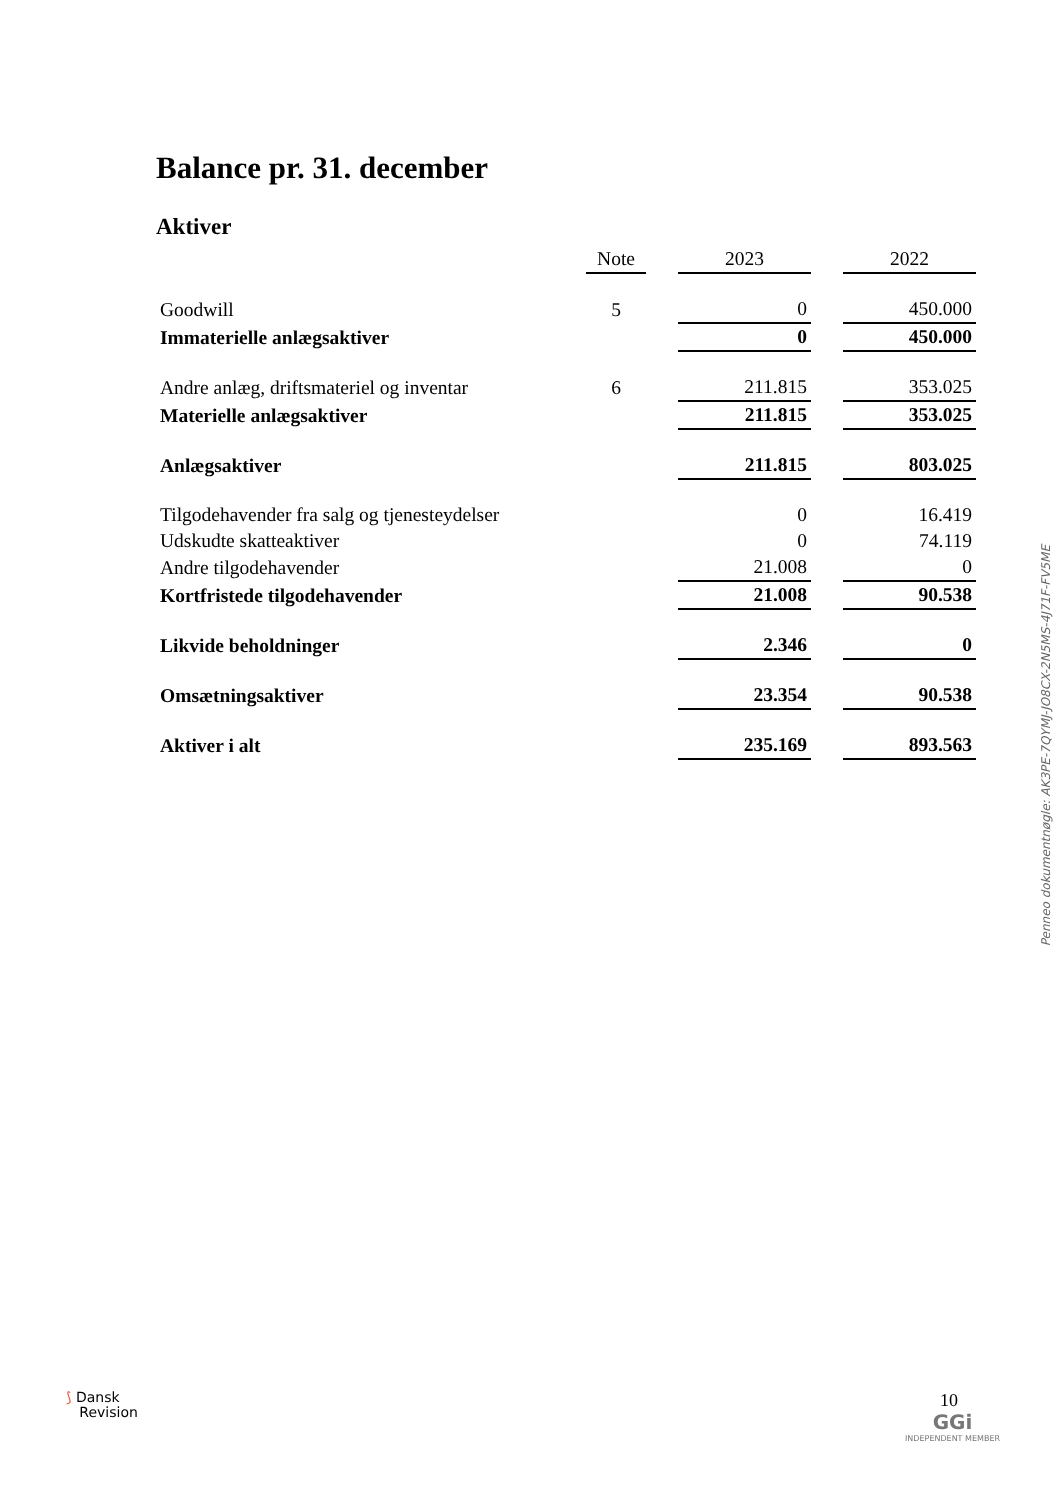Balance pr. 31. december
Aktiver
| | Note | | 2023 | | 2022 |
| --- | --- | --- | --- | --- | --- |
| Goodwill | 5 | | 0 | | 450.000 |
| Immaterielle anlægsaktiver | | | 0 | | 450.000 |
| Andre anlæg, driftsmateriel og inventar | 6 | | 211.815 | | 353.025 |
| Materielle anlægsaktiver | | | 211.815 | | 353.025 |
| Anlægsaktiver | | | 211.815 | | 803.025 |
| Tilgodehavender fra salg og tjenesteydelser | | | 0 | | 16.419 |
| Udskudte skatteaktiver | | | 0 | | 74.119 |
| Andre tilgodehavender | | | 21.008 | | 0 |
| Kortfristede tilgodehavender | | | 21.008 | | 90.538 |
| Likvide beholdninger | | | 2.346 | | 0 |
| Omsætningsaktiver | | | 23.354 | | 90.538 |
| Aktiver i alt | | | 235.169 | | 893.563 |
Penneo dokumentnøgle: AK3PE-7QYMJ-JO8CX-2N5MS-4J71F-FV5ME
⟆ Dansk
Revision
10
GGi
INDEPENDENT MEMBER